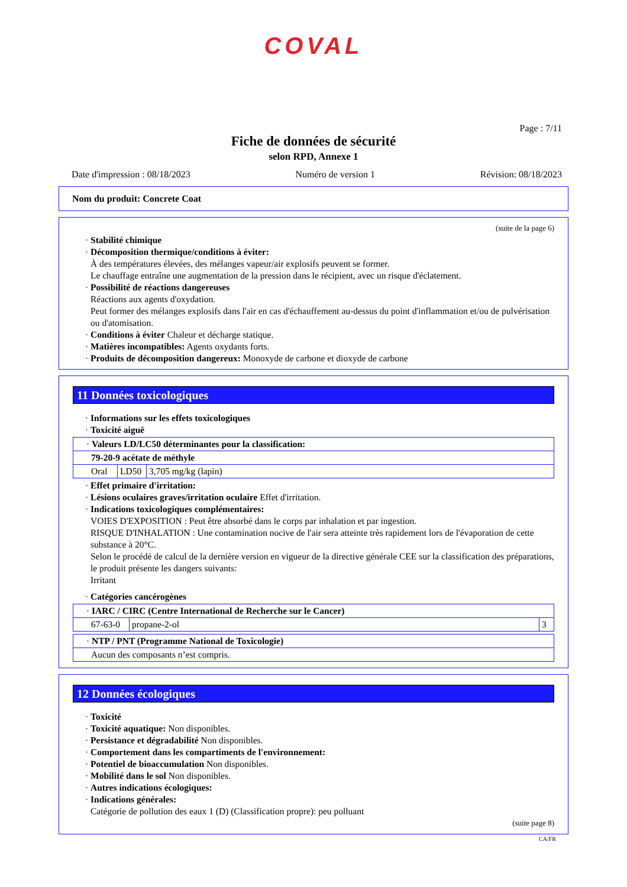COVAL
Page : 7/11
Fiche de données de sécurité
selon RPD, Annexe 1
Date d'impression : 08/18/2023 Numéro de version 1 Révision: 08/18/2023
Nom du produit: Concrete Coat
(suite de la page 6)
· Stabilité chimique
· Décomposition thermique/conditions à éviter:
À des températures élevées, des mélanges vapeur/air explosifs peuvent se former.
Le chauffage entraîne une augmentation de la pression dans le récipient, avec un risque d'éclatement.
· Possibilité de réactions dangereuses
Réactions aux agents d'oxydation.
Peut former des mélanges explosifs dans l'air en cas d'échauffement au-dessus du point d'inflammation et/ou de pulvérisation ou d'atomisation.
· Conditions à éviter Chaleur et décharge statique.
· Matières incompatibles: Agents oxydants forts.
· Produits de décomposition dangereux: Monoxyde de carbone et dioxyde de carbone
11 Données toxicologiques
· Informations sur les effets toxicologiques
· Toxicité aiguë
| · Valeurs LD/LC50 déterminantes pour la classification: | | |
| 79-20-9 acétate de méthyle | | |
| Oral | LD50 | 3,705 mg/kg (lapin) |
· Effet primaire d'irritation:
· Lésions oculaires graves/irritation oculaire Effet d'irritation.
· Indications toxicologiques complémentaires:
VOIES D'EXPOSITION : Peut être absorbé dans le corps par inhalation et par ingestion.
RISQUE D'INHALATION : Une contamination nocive de l'air sera atteinte très rapidement lors de l'évaporation de cette substance à 20°C.
Selon le procédé de calcul de la dernière version en vigueur de la directive générale CEE sur la classification des préparations, le produit présente les dangers suivants:
Irritant
· Catégories cancérogènes
| · IARC / CIRC (Centre International de Recherche sur le Cancer) | | |
| 67-63-0 | propane-2-ol | 3 |
| · NTP / PNT (Programme National de Toxicologie) |
| Aucun des composants n’est compris. |
12 Données écologiques
· Toxicité
· Toxicité aquatique: Non disponibles.
· Persistance et dégradabilité Non disponibles.
· Comportement dans les compartiments de l'environnement:
· Potentiel de bioaccumulation Non disponibles.
· Mobilité dans le sol Non disponibles.
· Autres indications écologiques:
· Indications générales:
Catégorie de pollution des eaux 1 (D) (Classification propre): peu polluant
(suite page 8)
CA/FR